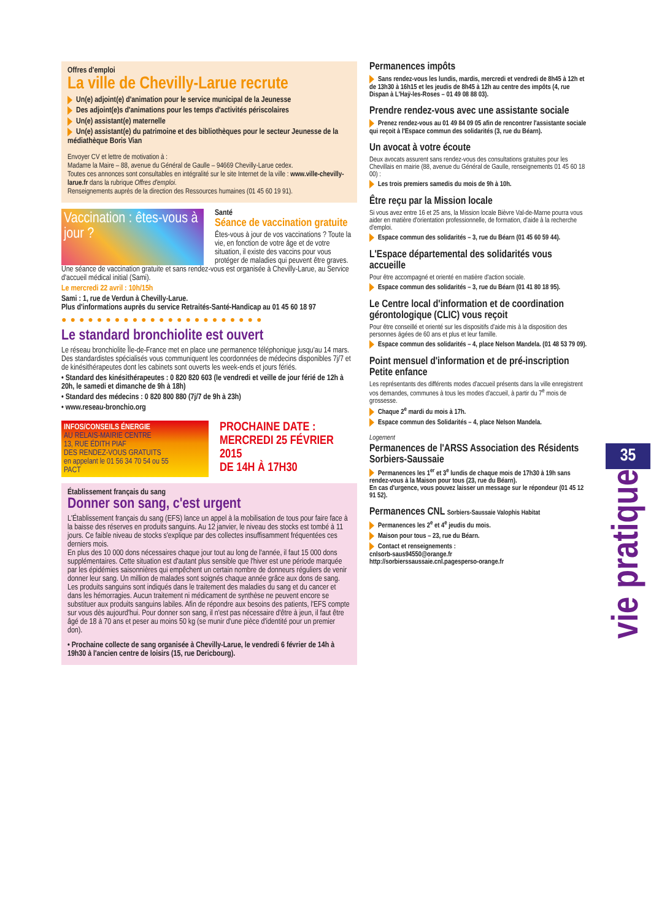Offres d'emploi
La ville de Chevilly-Larue recrute
Un(e) adjoint(e) d'animation pour le service municipal de la Jeunesse
Des adjoint(e)s d'animations pour les temps d'activités périscolaires
Un(e) assistant(e) maternelle
Un(e) assistant(e) du patrimoine et des bibliothèques pour le secteur Jeunesse de la médiathèque Boris Vian
Envoyer CV et lettre de motivation à :
Madame la Maire – 88, avenue du Général de Gaulle – 94669 Chevilly-Larue cedex.
Toutes ces annonces sont consultables en intégralité sur le site Internet de la ville : www.ville-chevilly-larue.fr dans la rubrique Offres d'emploi.
Renseignements auprès de la direction des Ressources humaines (01 45 60 19 91).
Vaccination : êtes-vous à jour ?
Santé
Séance de vaccination gratuite
Êtes-vous à jour de vos vaccinations ? Toute la vie, en fonction de votre âge et de votre situation, il existe des vaccins pour vous protéger de maladies qui peuvent être graves.
Une séance de vaccination gratuite et sans rendez-vous est organisée à Chevilly-Larue, au Service d'accueil médical initial (Sami).
Le mercredi 22 avril : 10h/15h
Sami : 1, rue de Verdun à Chevilly-Larue.
Plus d'informations auprès du service Retraités-Santé-Handicap au 01 45 60 18 97
●●●●●●●●●●●●●●●●●●●●●●●
Le standard bronchiolite est ouvert
Le réseau bronchiolite Île-de-France met en place une permanence téléphonique jusqu'au 14 mars. Des standardistes spécialisés vous communiquent les coordonnées de médecins disponibles 7j/7 et de kinésithérapeutes dont les cabinets sont ouverts les week-ends et jours fériés.
• Standard des kinésithérapeutes : 0 820 820 603 (le vendredi et veille de jour férié de 12h à 20h, le samedi et dimanche de 9h à 18h)
• Standard des médecins : 0 820 800 880 (7j/7 de 9h à 23h)
• www.reseau-bronchio.org
INFOS/CONSEILS ÉNERGIE
AU RELAIS-MAIRIE CENTRE
13, RUE ÉDITH PIAF
DES RENDEZ-VOUS GRATUITS
en appelant le 01 56 34 70 54 ou 55
PACT
PROCHAINE DATE :
MERCREDI 25 FÉVRIER 2015
DE 14H À 17H30
Établissement français du sang
Donner son sang, c'est urgent
L'Établissement français du sang (EFS) lance un appel à la mobilisation de tous pour faire face à la baisse des réserves en produits sanguins. Au 12 janvier, le niveau des stocks est tombé à 11 jours. Ce faible niveau de stocks s'explique par des collectes insuffisamment fréquentées ces derniers mois.
En plus des 10 000 dons nécessaires chaque jour tout au long de l'année, il faut 15 000 dons supplémentaires. Cette situation est d'autant plus sensible que l'hiver est une période marquée par les épidémies saisonnières qui empêchent un certain nombre de donneurs réguliers de venir donner leur sang. Un million de malades sont soignés chaque année grâce aux dons de sang. Les produits sanguins sont indiqués dans le traitement des maladies du sang et du cancer et dans les hémorragies. Aucun traitement ni médicament de synthèse ne peuvent encore se substituer aux produits sanguins labiles. Afin de répondre aux besoins des patients, l'EFS compte sur vous dès aujourd'hui. Pour donner son sang, il n'est pas nécessaire d'être à jeun, il faut être âgé de 18 à 70 ans et peser au moins 50 kg (se munir d'une pièce d'identité pour un premier don).
• Prochaine collecte de sang organisée à Chevilly-Larue, le vendredi 6 février de 14h à 19h30 à l'ancien centre de loisirs (15, rue Dericbourg).
Permanences impôts
Sans rendez-vous les lundis, mardis, mercredi et vendredi de 8h45 à 12h et de 13h30 à 16h15 et les jeudis de 8h45 à 12h au centre des impôts (4, rue Dispan à L'Haÿ-les-Roses – 01 49 08 88 03).
Prendre rendez-vous avec une assistante sociale
Prenez rendez-vous au 01 49 84 09 05 afin de rencontrer l'assistante sociale qui reçoit à l'Espace commun des solidarités (3, rue du Béarn).
Un avocat à votre écoute
Deux avocats assurent sans rendez-vous des consultations gratuites pour les Chevillais en mairie (88, avenue du Général de Gaulle, renseignements 01 45 60 18 00) :
Les trois premiers samedis du mois de 9h à 10h.
Être reçu par la Mission locale
Si vous avez entre 16 et 25 ans, la Mission locale Bièvre Val-de-Marne pourra vous aider en matière d'orientation professionnelle, de formation, d'aide à la recherche d'emploi.
Espace commun des solidarités – 3, rue du Béarn (01 45 60 59 44).
L'Espace départemental des solidarités vous accueille
Pour être accompagné et orienté en matière d'action sociale.
Espace commun des solidarités – 3, rue du Béarn (01 41 80 18 95).
Le Centre local d'information et de coordination gérontologique (CLIC) vous reçoit
Pour être conseillé et orienté sur les dispositifs d'aide mis à la disposition des personnes âgées de 60 ans et plus et leur famille.
Espace commun des solidarités – 4, place Nelson Mandela. (01 48 53 79 09).
Point mensuel d'information et de pré-inscription Petite enfance
Les représentants des différents modes d'accueil présents dans la ville enregistrent vos demandes, communes à tous les modes d'accueil, à partir du 7<sup>e</sup> mois de grossesse.
Chaque 2<sup>e</sup> mardi du mois à 17h.
Espace commun des Solidarités – 4, place Nelson Mandela.
Logement
Permanences de l'ARSS Association des Résidents Sorbiers-Saussaie
Permanences les 1<sup>er</sup> et 3<sup>e</sup> lundis de chaque mois de 17h30 à 19h sans rendez-vous à la Maison pour tous (23, rue du Béarn).
En cas d'urgence, vous pouvez laisser un message sur le répondeur (01 45 12 91 52).
Permanences CNL Sorbiers-Saussaie Valophis Habitat
Permanences les 2<sup>e</sup> et 4<sup>e</sup> jeudis du mois.
Maison pour tous – 23, rue du Béarn.
Contact et renseignements :
cnlsorb-saus94550@orange.fr
http://sorbierssaussaie.cnl.pagesperso-orange.fr
35
vie pratique